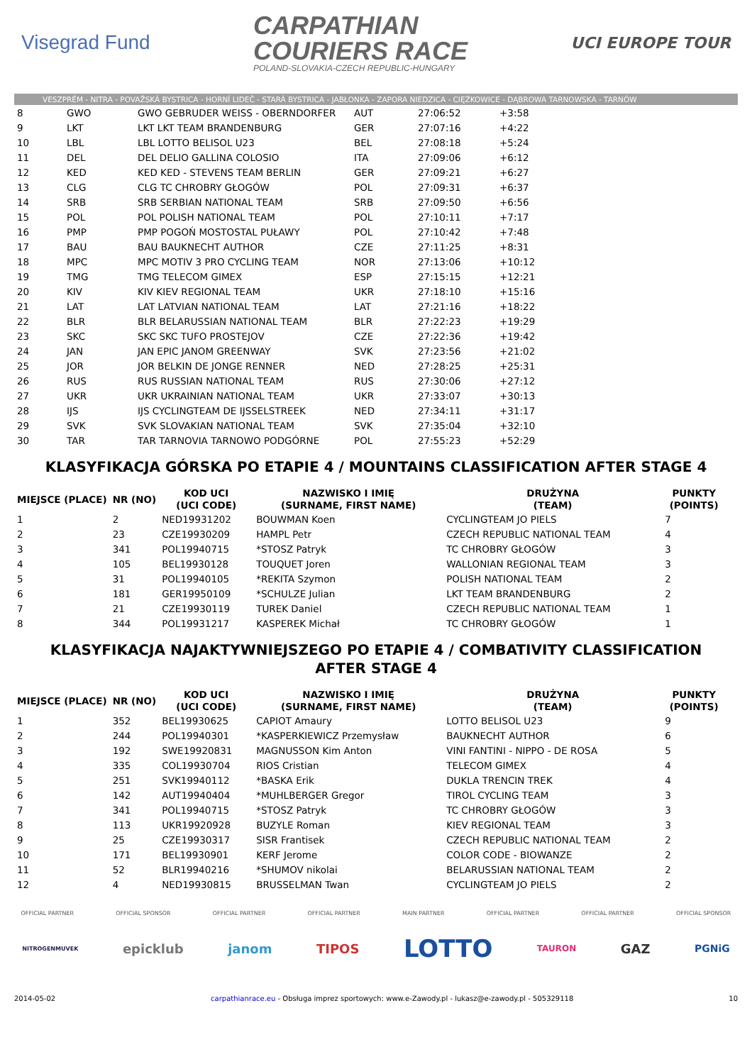Visegrad Fund
CARPATHIAN
COURIERS RACE
POLAND-SLOVAKIA-CZECH REPUBLIC-HUNGARY
UCI EUROPE TOUR
VESZPRÉM - NITRA - POVAŽSKÁ BYSTRICA - HORNÍ LIDEČ - STARÁ BYSTRICA - JABŁONKA - ZAPORA NIEDZICA - CIĘŻKOWICE - DĄBROWA TARNOWSKA - TARNÓW
| 8 | GWO | GWO GEBRUDER WEISS - OBERNDORFER | AUT | 27:06:52 | +3:58 |
| 9 | LKT | LKT LKT TEAM BRANDENBURG | GER | 27:07:16 | +4:22 |
| 10 | LBL | LBL LOTTO BELISOL U23 | BEL | 27:08:18 | +5:24 |
| 11 | DEL | DEL DELIO GALLINA COLOSIO | ITA | 27:09:06 | +6:12 |
| 12 | KED | KED KED - STEVENS TEAM BERLIN | GER | 27:09:21 | +6:27 |
| 13 | CLG | CLG TC CHROBRY GŁOGÓW | POL | 27:09:31 | +6:37 |
| 14 | SRB | SRB SERBIAN NATIONAL TEAM | SRB | 27:09:50 | +6:56 |
| 15 | POL | POL POLISH NATIONAL TEAM | POL | 27:10:11 | +7:17 |
| 16 | PMP | PMP POGOŃ MOSTOSTAL PUŁAWY | POL | 27:10:42 | +7:48 |
| 17 | BAU | BAU BAUKNECHT AUTHOR | CZE | 27:11:25 | +8:31 |
| 18 | MPC | MPC MOTIV 3 PRO CYCLING TEAM | NOR | 27:13:06 | +10:12 |
| 19 | TMG | TMG TELECOM GIMEX | ESP | 27:15:15 | +12:21 |
| 20 | KIV | KIV KIEV REGIONAL TEAM | UKR | 27:18:10 | +15:16 |
| 21 | LAT | LAT LATVIAN NATIONAL TEAM | LAT | 27:21:16 | +18:22 |
| 22 | BLR | BLR BELARUSSIAN NATIONAL TEAM | BLR | 27:22:23 | +19:29 |
| 23 | SKC | SKC SKC TUFO PROSTEJOV | CZE | 27:22:36 | +19:42 |
| 24 | JAN | JAN EPIC JANOM GREENWAY | SVK | 27:23:56 | +21:02 |
| 25 | JOR | JOR BELKIN DE JONGE RENNER | NED | 27:28:25 | +25:31 |
| 26 | RUS | RUS RUSSIAN NATIONAL TEAM | RUS | 27:30:06 | +27:12 |
| 27 | UKR | UKR UKRAINIAN NATIONAL TEAM | UKR | 27:33:07 | +30:13 |
| 28 | IJS | IJS CYCLINGTEAM DE IJSSELSTREEK | NED | 27:34:11 | +31:17 |
| 29 | SVK | SVK SLOVAKIAN NATIONAL TEAM | SVK | 27:35:04 | +32:10 |
| 30 | TAR | TAR TARNOVIA TARNOWO PODGÓRNE | POL | 27:55:23 | +52:29 |
KLASYFIKACJA GÓRSKA PO ETAPIE 4 / MOUNTAINS CLASSIFICATION AFTER STAGE 4
| MIEJSCE (PLACE) | NR (NO) | KOD UCI (UCI CODE) | NAZWISKO I IMIĘ (SURNAME, FIRST NAME) | DRUŻYNA (TEAM) | PUNKTY (POINTS) |
| --- | --- | --- | --- | --- | --- |
| 1 | 2 | NED19931202 | BOUWMAN Koen | CYCLINGTEAM JO PIELS | 7 |
| 2 | 23 | CZE19930209 | HAMPL Petr | CZECH REPUBLIC NATIONAL TEAM | 4 |
| 3 | 341 | POL19940715 | *STOSZ Patryk | TC CHROBRY GŁOGÓW | 3 |
| 4 | 105 | BEL19930128 | TOUQUET Joren | WALLONIAN REGIONAL TEAM | 3 |
| 5 | 31 | POL19940105 | *REKITA Szymon | POLISH NATIONAL TEAM | 2 |
| 6 | 181 | GER19950109 | *SCHULZE Julian | LKT TEAM BRANDENBURG | 2 |
| 7 | 21 | CZE19930119 | TUREK Daniel | CZECH REPUBLIC NATIONAL TEAM | 1 |
| 8 | 344 | POL19931217 | KASPEREK Michał | TC CHROBRY GŁOGÓW | 1 |
KLASYFIKACJA NAJAKTYWNIEJSZEGO PO ETAPIE 4 / COMBATIVITY CLASSIFICATION
AFTER STAGE 4
| MIEJSCE (PLACE) | NR (NO) | KOD UCI (UCI CODE) | NAZWISKO I IMIĘ (SURNAME, FIRST NAME) | DRUŻYNA (TEAM) | PUNKTY (POINTS) |
| --- | --- | --- | --- | --- | --- |
| 1 | 352 | BEL19930625 | CAPIOT Amaury | LOTTO BELISOL U23 | 9 |
| 2 | 244 | POL19940301 | *KASPERKIEWICZ Przemysław | BAUKNECHT AUTHOR | 6 |
| 3 | 192 | SWE19920831 | MAGNUSSON Kim Anton | VINI FANTINI - NIPPO - DE ROSA | 5 |
| 4 | 335 | COL19930704 | RIOS Cristian | TELECOM GIMEX | 4 |
| 5 | 251 | SVK19940112 | *BASKA Erik | DUKLA TRENCIN TREK | 4 |
| 6 | 142 | AUT19940404 | *MUHLBERGER Gregor | TIROL CYCLING TEAM | 3 |
| 7 | 341 | POL19940715 | *STOSZ Patryk | TC CHROBRY GŁOGÓW | 3 |
| 8 | 113 | UKR19920928 | BUZYLE Roman | KIEV REGIONAL TEAM | 3 |
| 9 | 25 | CZE19930317 | SISR Frantisek | CZECH REPUBLIC NATIONAL TEAM | 2 |
| 10 | 171 | BEL19930901 | KERF Jerome | COLOR CODE - BIOWANZE | 2 |
| 11 | 52 | BLR19940216 | *SHUMOV nikolai | BELARUSSIAN NATIONAL TEAM | 2 |
| 12 | 4 | NED19930815 | BRUSSELMAN Twan | CYCLINGTEAM JO PIELS | 2 |
OFFICIAL PARTNER OFFICIAL SPONSOR OFFICIAL PARTNER OFFICIAL PARTNER MAIN PARTNER OFFICIAL PARTNER OFFICIAL PARTNER OFFICIAL SPONSOR
NITROGENMUVEK epicklub janom TIPOS LOTTO TAURON GAZ PGNiG
2014-05-02 carpathianrace.eu - Obsługa imprez sportowych: www.e-Zawody.pl - lukasz@e-zawody.pl - 505329118 10